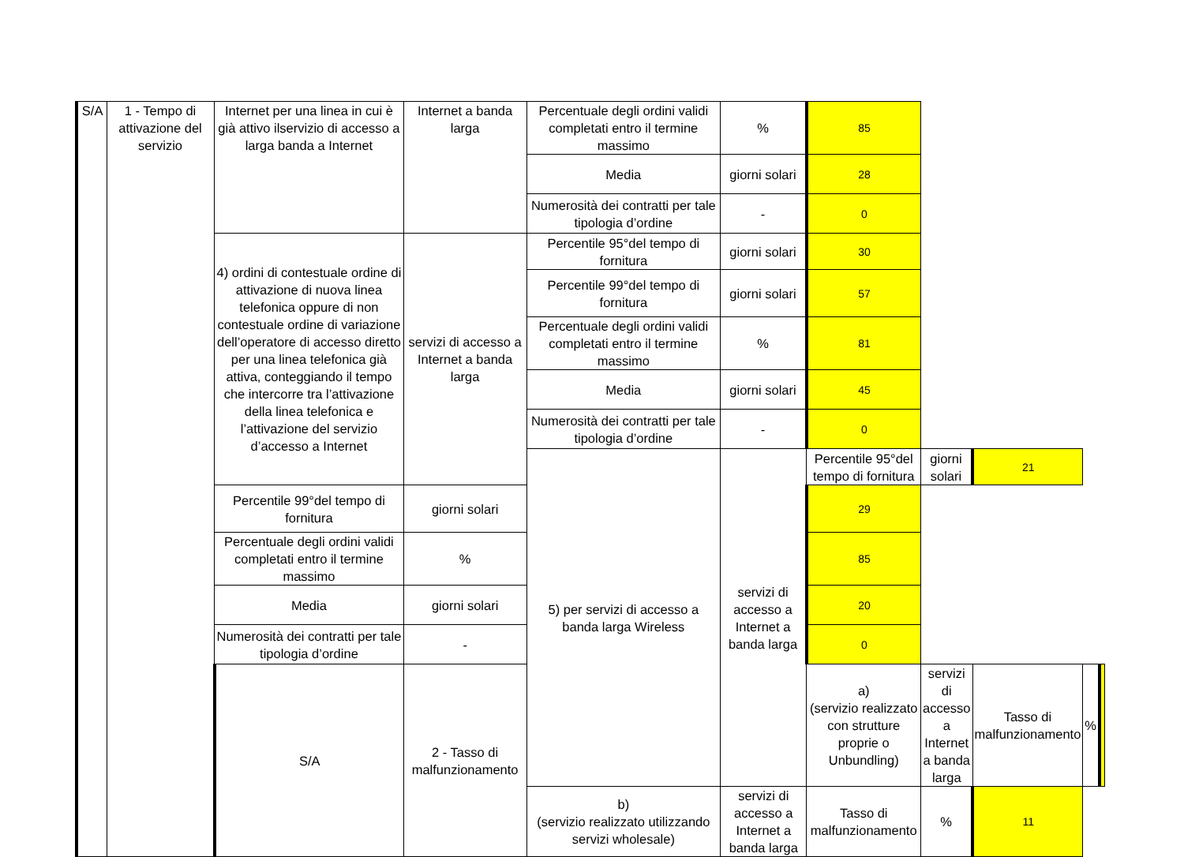| S/A | 1 - Tempo di attivazione del servizio | Internet per una linea in cui è già attivo ilservizio di accesso a larga banda a Internet | Internet a banda larga | Percentuale degli ordini validi completati entro il termine massimo | % | 85 | | | | |
| | | | | Media | giorni solari | 28 | | | | |
| | | | | Numerosità dei contratti per tale tipologia d’ordine | - | 0 | | | | |
| | | 4) ordini di contestuale ordine di attivazione di nuova linea telefonica oppure di non contestuale ordine di variazione dell’operatore di accesso diretto per una linea telefonica già attiva, conteggiando il tempo che intercorre tra l’attivazione della linea telefonica e l’attivazione del servizio d’accesso a Internet | servizi di accesso a Internet a banda larga | Percentile 95°del tempo di fornitura | giorni solari | 30 | | | | |
| | | | | Percentile 99°del tempo di fornitura | giorni solari | 57 | | | | |
| | | | | Percentuale degli ordini validi completati entro il termine massimo | % | 81 | | | | |
| | | | | Media | giorni solari | 45 | | | | |
| | | | | Numerosità dei contratti per tale tipologia d’ordine | - | 0 | | | | |
| | | | | 5) per servizi di accesso a banda larga Wireless | servizi di accesso a Internet a banda larga | Percentile 95°del tempo di fornitura | giorni solari | 21 | | |
| | | Percentile 99°del tempo di fornitura | giorni solari | | | 29 | | | | |
| | | Percentuale degli ordini validi completati entro il termine massimo | % | | | 85 | | | | |
| | | Media | giorni solari | | | 20 | | | | |
| | | Numerosità dei contratti per tale tipologia d’ordine | - | | | 0 | | | | |
| | | S/A | 2 - Tasso di malfunzionamento | | | a) (servizio realizzato con strutture proprie o Unbundling) | servizi di accesso a Internet a banda larga | Tasso di malfunzionamento | % | |
| | | | | b) (servizio realizzato utilizzando servizi wholesale) | servizi di accesso a Internet a banda larga | Tasso di malfunzionamento | % | 11 | | |